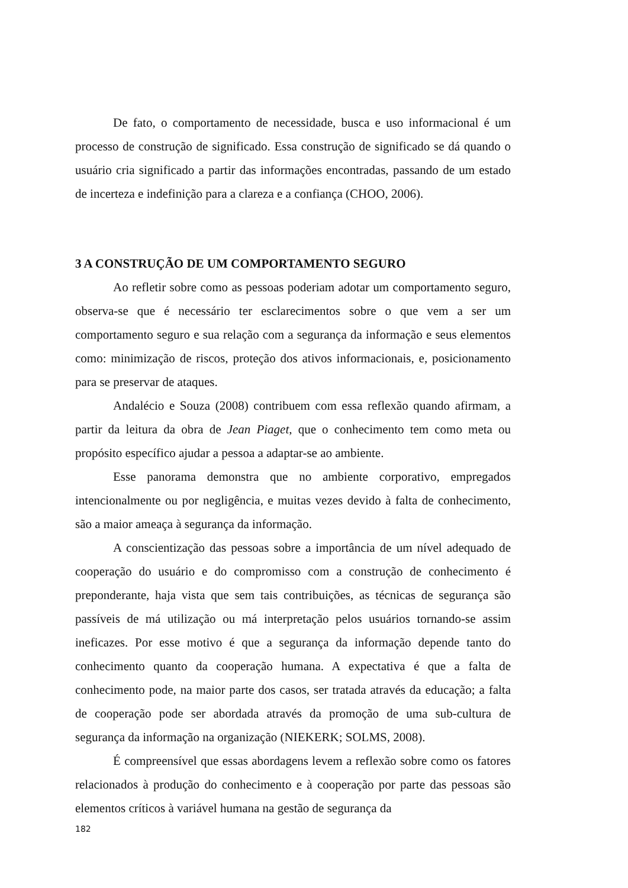De fato, o comportamento de necessidade, busca e uso informacional é um processo de construção de significado. Essa construção de significado se dá quando o usuário cria significado a partir das informações encontradas, passando de um estado de incerteza e indefinição para a clareza e a confiança (CHOO, 2006).
3 A CONSTRUÇÃO DE UM COMPORTAMENTO SEGURO
Ao refletir sobre como as pessoas poderiam adotar um comportamento seguro, observa-se que é necessário ter esclarecimentos sobre o que vem a ser um comportamento seguro e sua relação com a segurança da informação e seus elementos como: minimização de riscos, proteção dos ativos informacionais, e, posicionamento para se preservar de ataques.
Andalécio e Souza (2008) contribuem com essa reflexão quando afirmam, a partir da leitura da obra de Jean Piaget, que o conhecimento tem como meta ou propósito específico ajudar a pessoa a adaptar-se ao ambiente.
Esse panorama demonstra que no ambiente corporativo, empregados intencionalmente ou por negligência, e muitas vezes devido à falta de conhecimento, são a maior ameaça à segurança da informação.
A conscientização das pessoas sobre a importância de um nível adequado de cooperação do usuário e do compromisso com a construção de conhecimento é preponderante, haja vista que sem tais contribuições, as técnicas de segurança são passíveis de má utilização ou má interpretação pelos usuários tornando-se assim ineficazes. Por esse motivo é que a segurança da informação depende tanto do conhecimento quanto da cooperação humana. A expectativa é que a falta de conhecimento pode, na maior parte dos casos, ser tratada através da educação; a falta de cooperação pode ser abordada através da promoção de uma sub-cultura de segurança da informação na organização (NIEKERK; SOLMS, 2008).
É compreensível que essas abordagens levem a reflexão sobre como os fatores relacionados à produção do conhecimento e à cooperação por parte das pessoas são elementos críticos à variável humana na gestão de segurança da
182